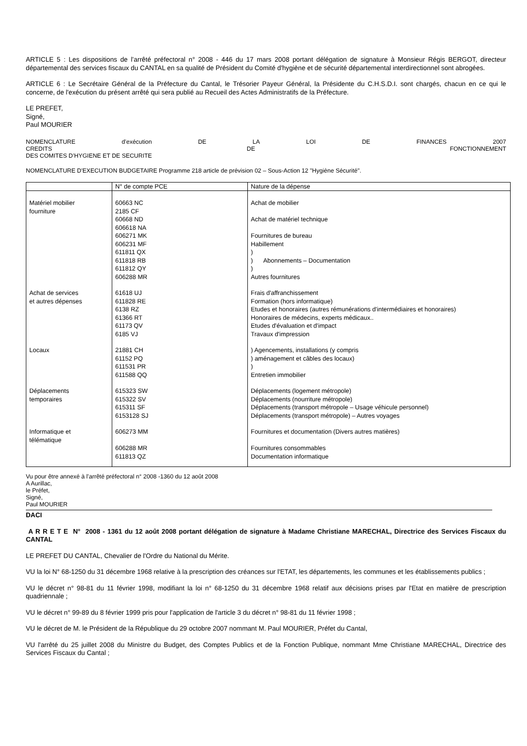ARTICLE 5 : Les dispositions de l’arrêté préfectoral n° 2008 - 446 du 17 mars 2008 portant délégation de signature à Monsieur Régis BERGOT, directeur départemental des services fiscaux du CANTAL en sa qualité de Président du Comité d'hygiène et de sécurité départemental interdirectionnel sont abrogées.
ARTICLE 6 : Le Secrétaire Général de la Préfecture du Cantal, le Trésorier Payeur Général, la Présidente du C.H.S.D.I. sont chargés, chacun en ce qui le concerne, de l'exécution du présent arrêté qui sera publié au Recueil des Actes Administratifs de la Préfecture.
LE PREFET,
Signé,
Paul MOURIER
NOMENCLATURE d’exécution DE LA LOI DE FINANCES 2007
CREDITS DE FONCTIONNEMENT
DES COMITES D’HYGIENE ET DE SECURITE
NOMENCLATURE D'EXECUTION BUDGETAIRE Programme 218 article de prévision 02 – Sous-Action 12 "Hygiène Sécurité".
| | N° de compte PCE | Nature de la dépense |
| Matériel mobilier fourniture | 60663 NC 2185 CF 60668 ND 606618 NA 606271 MK 606231 MF 611811 QX 611818 RB 611812 QY 606288 MR | Achat de mobilier Achat de matériel technique Fournitures de bureau Habillement ) ) Abonnements – Documentation ) Autres fournitures |
| Achat de services et autres dépenses | 61618 UJ 611828 RE 6138 RZ 61366 RT 61173 QV 6185 VJ | Frais d'affranchissement Formation (hors informatique) Etudes et honoraires (autres rémunérations d'intermédiaires et honoraires) Honoraires de médecins, experts médicaux.. Etudes d'évaluation et d'impact Travaux d'impression |
| Locaux | 21881 CH 61152 PQ 611531 PR 611588 QQ | ) Agencements, installations (y compris ) aménagement et câbles des locaux) ) Entretien immobilier |
| Déplacements temporaires | 615323 SW 615322 SV 615311 SF 6153128 SJ | Déplacements (logement métropole) Déplacements (nourriture métropole) Déplacements (transport métropole – Usage véhicule personnel) Déplacements (transport métropole) – Autres voyages |
| Informatique et télématique | 606273 MM 606288 MR 611813 QZ | Fournitures et documentation (Divers autres matières) Fournitures consommables Documentation informatique |
Vu pour être annexé à l’arrêté préfectoral n° 2008 -1360 du 12 août 2008
A Aurillac,
le Préfet,
Signé,
Paul MOURIER
DACI
A R R E T E N° 2008 - 1361 du 12 août 2008 portant délégation de signature à Madame Christiane MARECHAL, Directrice des Services Fiscaux du CANTAL
LE PREFET DU CANTAL, Chevalier de l'Ordre du National du Mérite.
VU la loi N° 68-1250 du 31 décembre 1968 relative à la prescription des créances sur l'ETAT, les départements, les communes et les établissements publics ;
VU le décret n° 98-81 du 11 février 1998, modifiant la loi n° 68-1250 du 31 décembre 1968 relatif aux décisions prises par l'Etat en matière de prescription quadriennale ;
VU le décret n° 99-89 du 8 février 1999 pris pour l'application de l'article 3 du décret n° 98-81 du 11 février 1998 ;
VU le décret de M. le Président de la République du 29 octobre 2007 nommant M. Paul MOURIER, Préfet du Cantal,
VU l'arrêté du 25 juillet 2008 du Ministre du Budget, des Comptes Publics et de la Fonction Publique, nommant Mme Christiane MARECHAL, Directrice des Services Fiscaux du Cantal ;